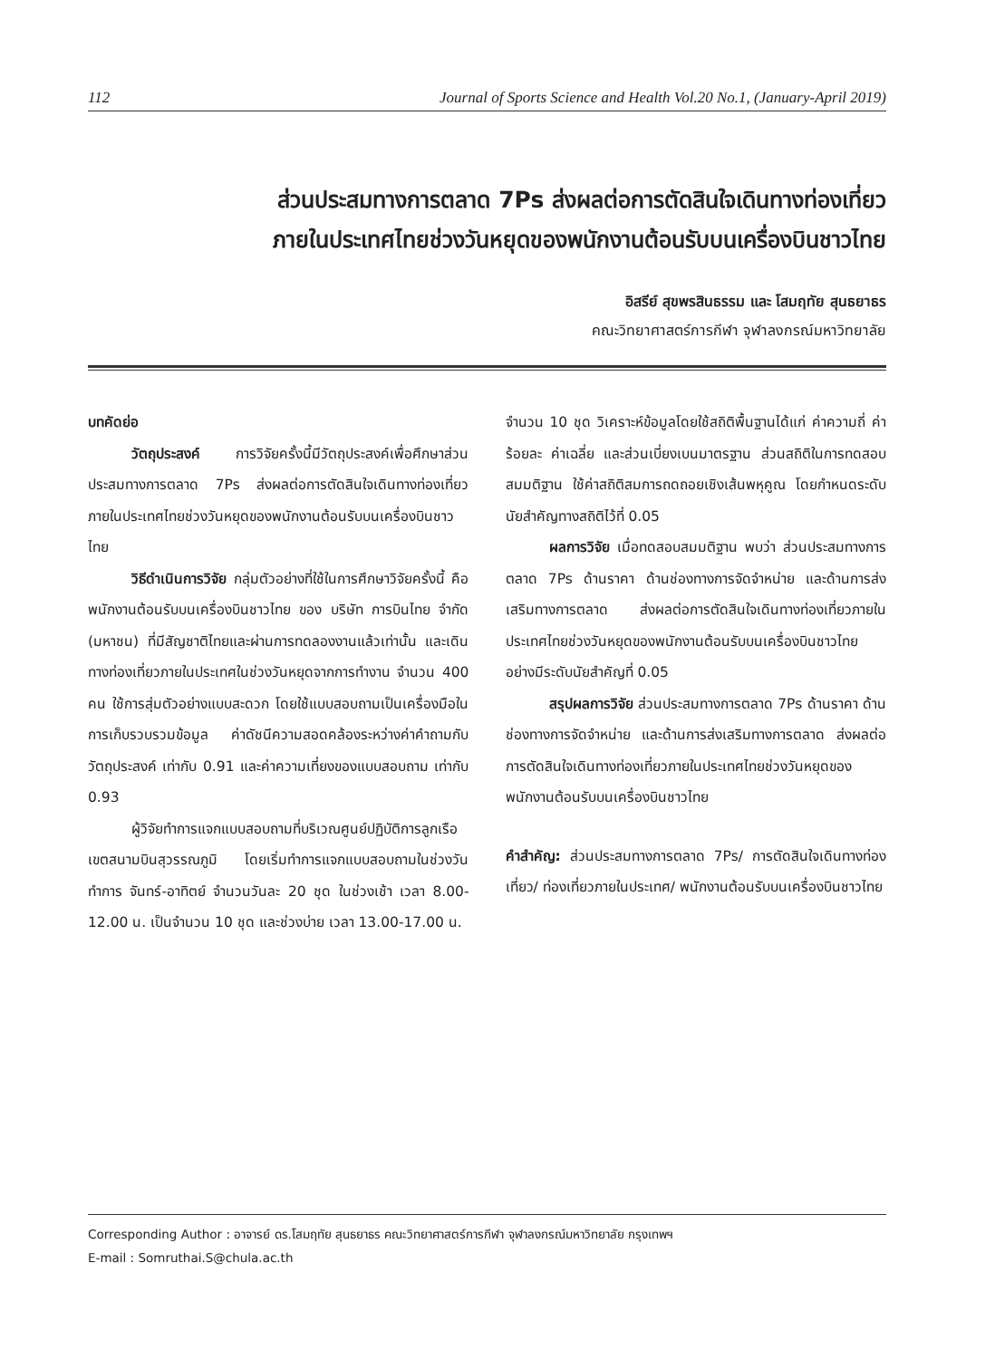112 Journal of Sports Science and Health Vol.20 No.1, (January-April 2019)
ส่วนประสมทางการตลาด 7Ps ส่งผลต่อการตัดสินใจเดินทางท่องเที่ยว
ภายในประเทศไทยช่วงวันหยุดของพนักงานต้อนรับบนเครื่องบินชาวไทย
อิสรีย์ สุขพรสินธรรม และ โสมฤทัย สุนธยาธร
คณะวิทยาศาสตร์การกีฬา จุฬาลงกรณ์มหาวิทยาลัย
บทคัดย่อ
วัตถุประสงค์ การวิจัยครั้งนี้มีวัตถุประสงค์เพื่อศึกษาส่วนประสมทางการตลาด 7Ps ส่งผลต่อการตัดสินใจเดินทางท่องเที่ยวภายในประเทศไทยช่วงวันหยุดของพนักงานต้อนรับบนเครื่องบินชาวไทย
วิธีดำเนินการวิจัย กลุ่มตัวอย่างที่ใช้ในการศึกษาวิจัยครั้งนี้ คือ พนักงานต้อนรับบนเครื่องบินชาวไทย ของ บริษัท การบินไทย จำกัด (มหาชน) ที่มีสัญชาติไทยและผ่านการทดลองงานแล้วเท่านั้น และเดินทางท่องเที่ยวภายในประเทศในช่วงวันหยุดจากการทำงาน จำนวน 400 คน ใช้การสุ่มตัวอย่างแบบสะดวก โดยใช้แบบสอบถามเป็นเครื่องมือในการเก็บรวบรวมข้อมูล ค่าดัชนีความสอดคล้องระหว่างค่าคำถามกับวัตถุประสงค์ เท่ากับ 0.91 และค่าความเที่ยงของแบบสอบถาม เท่ากับ 0.93
ผู้วิจัยทำการแจกแบบสอบถามที่บริเวณศูนย์ปฏิบัติการลูกเรือ เขตสนามบินสุวรรณภูมิ โดยเริ่มทำการแจกแบบสอบถามในช่วงวันทำการ จันทร์-อาทิตย์ จำนวนวันละ 20 ชุด ในช่วงเช้า เวลา 8.00-12.00 น. เป็นจำนวน 10 ชุด และช่วงบ่าย เวลา 13.00-17.00 น.
จำนวน 10 ชุด วิเคราะห์ข้อมูลโดยใช้สถิติพื้นฐานได้แก่ ค่าความถี่ ค่าร้อยละ ค่าเฉลี่ย และส่วนเบี่ยงเบนมาตรฐาน ส่วนสถิติในการทดสอบสมมติฐาน ใช้ค่าสถิติสมการถดถอยเชิงเส้นพหุคูณ โดยกำหนดระดับนัยสำคัญทางสถิติไว้ที่ 0.05
ผลการวิจัย เมื่อทดสอบสมมติฐาน พบว่า ส่วนประสมทางการตลาด 7Ps ด้านราคา ด้านช่องทางการจัดจำหน่าย และด้านการส่งเสริมทางการตลาด ส่งผลต่อการตัดสินใจเดินทางท่องเที่ยวภายในประเทศไทยช่วงวันหยุดของพนักงานต้อนรับบนเครื่องบินชาวไทย อย่างมีระดับนัยสำคัญที่ 0.05
สรุปผลการวิจัย ส่วนประสมทางการตลาด 7Ps ด้านราคา ด้านช่องทางการจัดจำหน่าย และด้านการส่งเสริมทางการตลาด ส่งผลต่อการตัดสินใจเดินทางท่องเที่ยวภายในประเทศไทยช่วงวันหยุดของพนักงานต้อนรับบนเครื่องบินชาวไทย
คำสำคัญ: ส่วนประสมทางการตลาด 7Ps/ การตัดสินใจเดินทางท่องเที่ยว/ ท่องเที่ยวภายในประเทศ/ พนักงานต้อนรับบนเครื่องบินชาวไทย
Corresponding Author : อาจารย์ ดร.โสมฤทัย สุนธยาธร คณะวิทยาศาสตร์การกีฬา จุฬาลงกรณ์มหาวิทยาลัย กรุงเทพฯ
E-mail : Somruthai.S@chula.ac.th